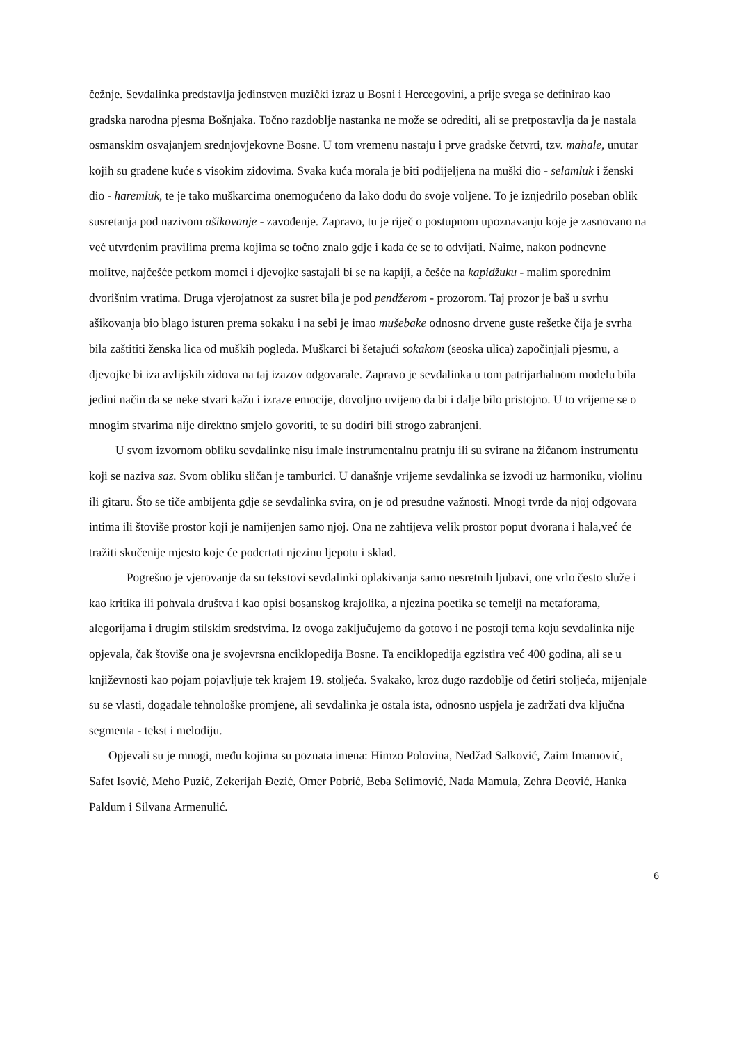čežnje. Sevdalinka predstavlja jedinstven muzički izraz u Bosni i Hercegovini, a prije svega se definirao kao gradska narodna pjesma Bošnjaka. Točno razdoblje nastanka ne može se odrediti, ali se pretpostavlja da je nastala osmanskim osvajanjem srednjovjekovne Bosne. U tom vremenu nastaju i prve gradske četvrti, tzv. mahale, unutar kojih su građene kuće s visokim zidovima. Svaka kuća morala je biti podijeljena na muški dio - selamluk i ženski dio - haremluk, te je tako muškarcima onemogućeno da lako dođu do svoje voljene. To je iznjedrilo poseban oblik susretanja pod nazivom ašikovanje - zavođenje. Zapravo, tu je riječ o postupnom upoznavanju koje je zasnovano na već utvrđenim pravilima prema kojima se točno znalo gdje i kada će se to odvijati. Naime, nakon podnevne molitve, najčešće petkom momci i djevojke sastajali bi se na kapiji, a češće na kapidžuku - malim sporednim dvorišnim vratima. Druga vjerojatnost za susret bila je pod pendžerom - prozorom. Taj prozor je baš u svrhu ašikovanja bio blago isturen prema sokaku i na sebi je imao mušebake odnosno drvene guste rešetke čija je svrha bila zaštititi ženska lica od muških pogleda. Muškarci bi šetajući sokakom (seoska ulica) započinjali pjesmu, a djevojke bi iza avlijskih zidova na taj izazov odgovarale. Zapravo je sevdalinka u tom patrijarhalnom modelu bila jedini način da se neke stvari kažu i izraze emocije, dovoljno uvijeno da bi i dalje bilo pristojno. U to vrijeme se o mnogim stvarima nije direktno smjelo govoriti, te su dodiri bili strogo zabranjeni.
U svom izvornom obliku sevdalinke nisu imale instrumentalnu pratnju ili su svirane na žičanom instrumentu koji se naziva saz. Svom obliku sličan je tamburici. U današnje vrijeme sevdalinka se izvodi uz harmoniku, violinu ili gitaru. Što se tiče ambijenta gdje se sevdalinka svira, on je od presudne važnosti. Mnogi tvrde da njoj odgovara intima ili štoviše prostor koji je namijenjen samo njoj. Ona ne zahtijeva velik prostor poput dvorana i hala,već će tražiti skučenije mjesto koje će podcrtati njezinu ljepotu i sklad.
Pogrešno je vjerovanje da su tekstovi sevdalinki oplakivanja samo nesretnih ljubavi, one vrlo često služe i kao kritika ili pohvala društva i kao opisi bosanskog krajolika, a njezina poetika se temelji na metaforama, alegorijama i drugim stilskim sredstvima. Iz ovoga zaključujemo da gotovo i ne postoji tema koju sevdalinka nije opjevala, čak štoviše ona je svojevrsna enciklopedija Bosne. Ta enciklopedija egzistira već 400 godina, ali se u književnosti kao pojam pojavljuje tek krajem 19. stoljeća. Svakako, kroz dugo razdoblje od četiri stoljeća, mijenjale su se vlasti, događale tehnološke promjene, ali sevdalinka je ostala ista, odnosno uspjela je zadržati dva ključna segmenta - tekst i melodiju.
Opjevali su je mnogi, među kojima su poznata imena: Himzo Polovina, Nedžad Salković, Zaim Imamović, Safet Isović, Meho Puzić, Zekerijah Đezić, Omer Pobrić, Beba Selimović, Nada Mamula, Zehra Deović, Hanka Paldum i Silvana Armenulić.
6